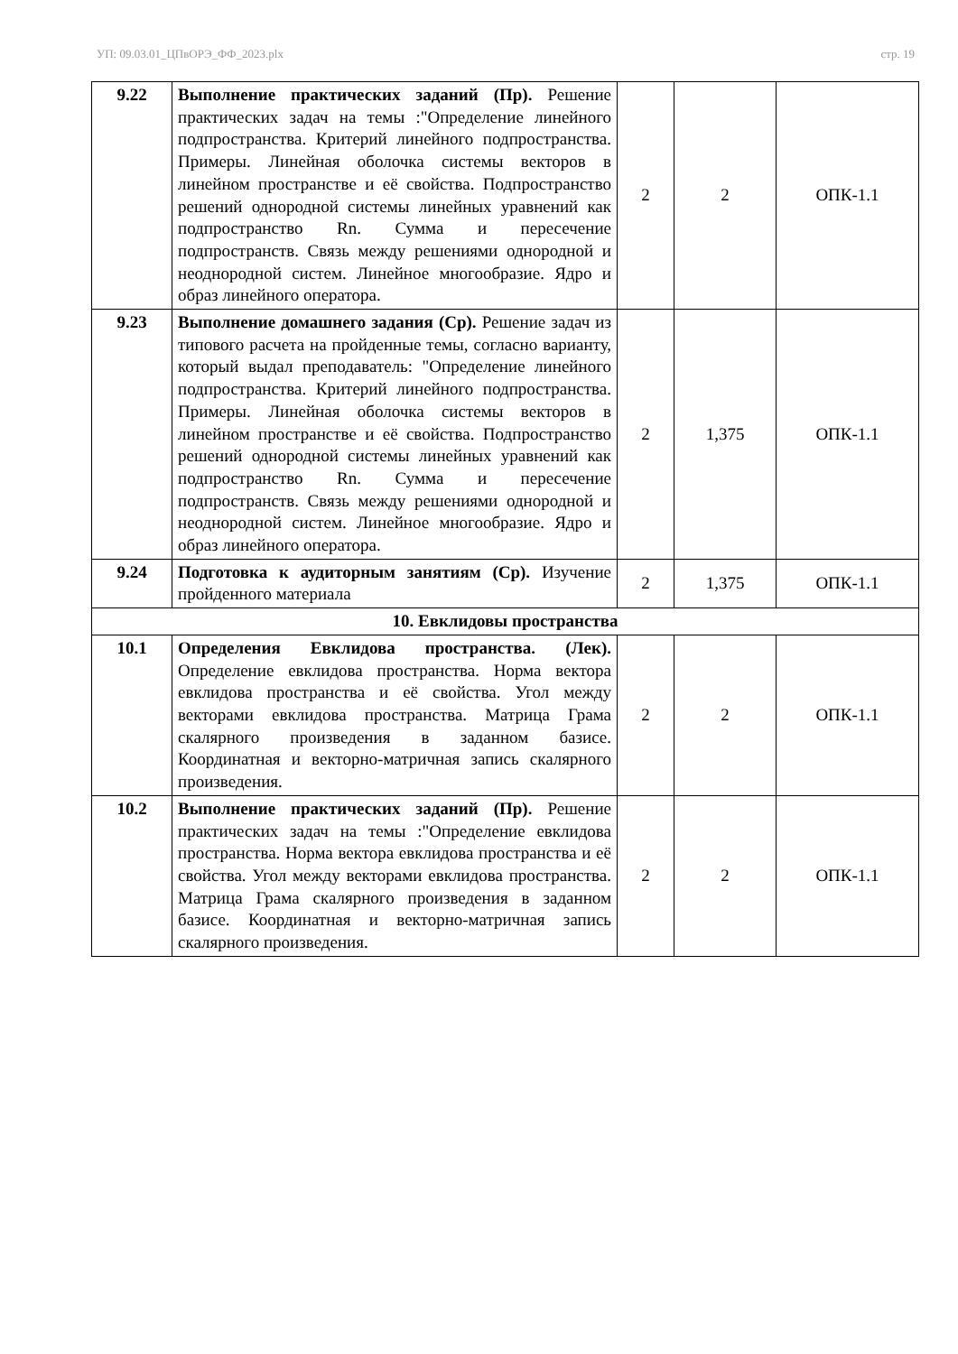УП: 09.03.01_ЦПвОРЭ_ФФ_2023.plx стр. 19
| 9.22 | Выполнение практических заданий (Пр). Решение практических задач на темы :"Определение линейного подпространства. Критерий линейного подпространства. Примеры. Линейная оболочка системы векторов в линейном пространстве и её свойства. Подпространство решений однородной системы линейных уравнений как подпространство Rn. Сумма и пересечение подпространств. Связь между решениями однородной и неоднородной систем. Линейное многообразие. Ядро и образ линейного оператора. | 2 | 2 | ОПК-1.1 |
| 9.23 | Выполнение домашнего задания (Ср). Решение задач из типового расчета на пройденные темы, согласно варианту, который выдал преподаватель: "Определение линейного подпространства. Критерий линейного подпространства. Примеры. Линейная оболочка системы векторов в линейном пространстве и её свойства. Подпространство решений однородной системы линейных уравнений как подпространство Rn. Сумма и пересечение подпространств. Связь между решениями однородной и неоднородной систем. Линейное многообразие. Ядро и образ линейного оператора. | 2 | 1,375 | ОПК-1.1 |
| 9.24 | Подготовка к аудиторным занятиям (Ср). Изучение пройденного материала | 2 | 1,375 | ОПК-1.1 |
| 10. Евклидовы пространства | | | | |
| 10.1 | Определения Евклидова пространства. (Лек). Определение евклидова пространства. Норма вектора евклидова пространства и её свойства. Угол между векторами евклидова пространства. Матрица Грама скалярного произведения в заданном базисе. Координатная и векторно-матричная запись скалярного произведения. | 2 | 2 | ОПК-1.1 |
| 10.2 | Выполнение практических заданий (Пр). Решение практических задач на темы :"Определение евклидова пространства. Норма вектора евклидова пространства и её свойства. Угол между векторами евклидова пространства. Матрица Грама скалярного произведения в заданном базисе. Координатная и векторно-матричная запись скалярного произведения. | 2 | 2 | ОПК-1.1 |